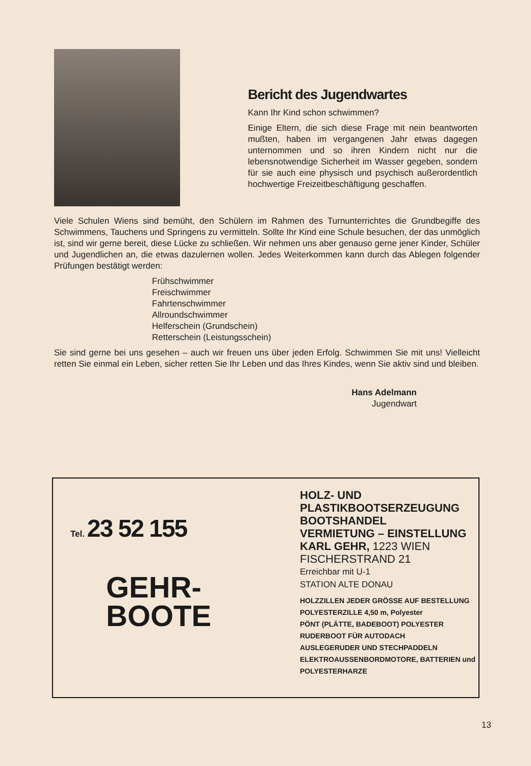Bericht des Jugendwartes
Kann Ihr Kind schon schwimmen?
Einige Eltern, die sich diese Frage mit nein beantworten mußten, haben im vergangenen Jahr etwas dagegen unternommen und so ihren Kindern nicht nur die lebensnotwendige Sicherheit im Wasser gegeben, sondern für sie auch eine physisch und psychisch außerordentlich hochwertige Freizeitbeschäftigung geschaffen.
Viele Schulen Wiens sind bemüht, den Schülern im Rahmen des Turnunterrichtes die Grundbegiffe des Schwimmens, Tauchens und Springens zu vermitteln. Sollte Ihr Kind eine Schule besuchen, der das unmöglich ist, sind wir gerne bereit, diese Lücke zu schließen. Wir nehmen uns aber genauso gerne jener Kinder, Schüler und Jugendlichen an, die etwas dazulernen wollen. Jedes Weiterkommen kann durch das Ablegen folgender Prüfungen bestätigt werden:
Frühschwimmer
Freischwimmer
Fahrtenschwimmer
Allroundschwimmer
Helferschein (Grundschein)
Retterschein (Leistungsschein)
Sie sind gerne bei uns gesehen – auch wir freuen uns über jeden Erfolg. Schwimmen Sie mit uns! Vielleicht retten Sie einmal ein Leben, sicher retten Sie Ihr Leben und das Ihres Kindes, wenn Sie aktiv sind und bleiben.
Hans Adelmann
Jugendwart
Tel. 23 52 155
GEHR-
BOOTE
HOLZ- UND
PLASTIKBOOTSERZEUGUNG
BOOTSHANDEL
VERMIETUNG – EINSTELLUNG
KARL GEHR, 1223 WIEN
FISCHERSTRAND 21
Erreichbar mit U-1
STATION ALTE DONAU
HOLZZILLEN JEDER GRÖSSE AUF BESTELLUNG
POLYESTERZILLE 4,50 m, Polyester
PÖNT (PLÄTTE, BADEBOOT) POLYESTER
RUDERBOOT FÜR AUTODACH
AUSLEGERUDER UND STECHPADDELN
ELEKTROAUSSENBORDMOTORE, BATTERIEN und
POLYESTERHARZE
13